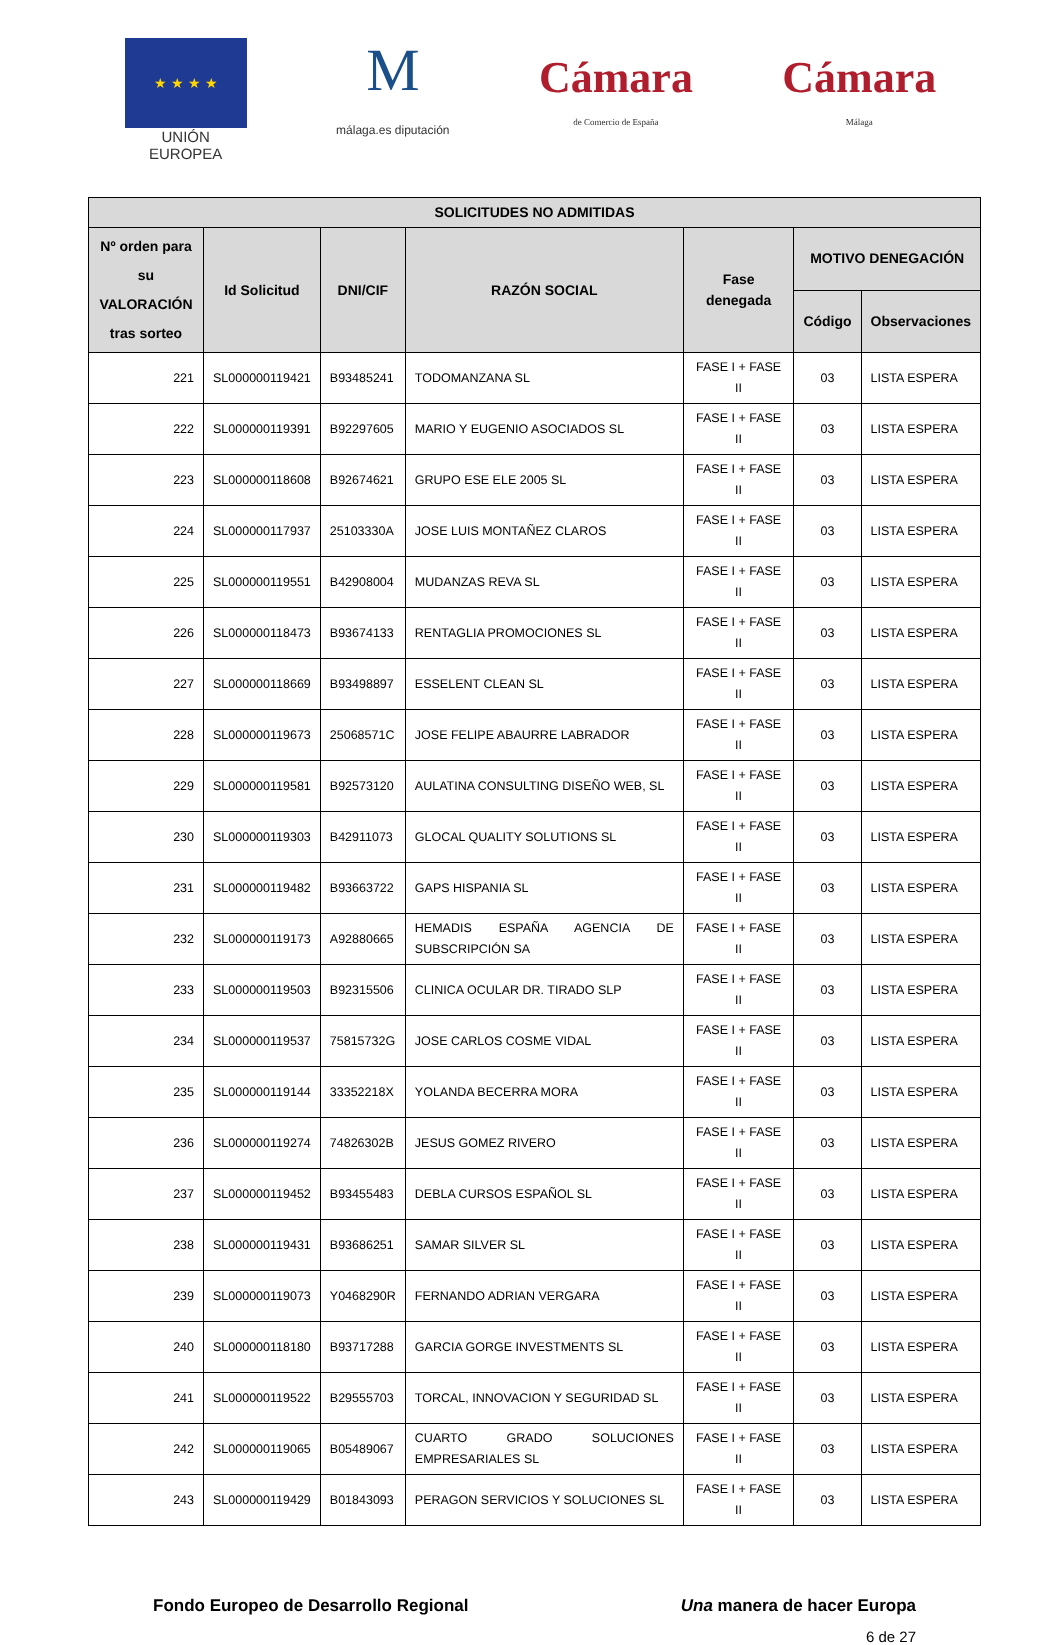★ ★ ★ ★
UNIÓN EUROPEA
M
málaga.es diputación
Cámara
de Comercio de España
Cámara
Málaga
| SOLICITUDES NO ADMITIDAS | | | | | | |
| --- | --- | --- | --- | --- | --- | --- |
| Nº orden para su VALORACIÓN tras sorteo | Id Solicitud | DNI/CIF | RAZÓN SOCIAL | Fase denegada | MOTIVO DENEGACIÓN | |
| | | | | | Código | Observaciones |
| 221 | SL000000119421 | B93485241 | TODOMANZANA SL | FASE I + FASE II | 03 | LISTA ESPERA |
| 222 | SL000000119391 | B92297605 | MARIO Y EUGENIO ASOCIADOS SL | FASE I + FASE II | 03 | LISTA ESPERA |
| 223 | SL000000118608 | B92674621 | GRUPO ESE ELE 2005 SL | FASE I + FASE II | 03 | LISTA ESPERA |
| 224 | SL000000117937 | 25103330A | JOSE LUIS MONTAÑEZ CLAROS | FASE I + FASE II | 03 | LISTA ESPERA |
| 225 | SL000000119551 | B42908004 | MUDANZAS REVA SL | FASE I + FASE II | 03 | LISTA ESPERA |
| 226 | SL000000118473 | B93674133 | RENTAGLIA PROMOCIONES SL | FASE I + FASE II | 03 | LISTA ESPERA |
| 227 | SL000000118669 | B93498897 | ESSELENT CLEAN SL | FASE I + FASE II | 03 | LISTA ESPERA |
| 228 | SL000000119673 | 25068571C | JOSE FELIPE ABAURRE LABRADOR | FASE I + FASE II | 03 | LISTA ESPERA |
| 229 | SL000000119581 | B92573120 | AULATINA CONSULTING DISEÑO WEB, SL | FASE I + FASE II | 03 | LISTA ESPERA |
| 230 | SL000000119303 | B42911073 | GLOCAL QUALITY SOLUTIONS SL | FASE I + FASE II | 03 | LISTA ESPERA |
| 231 | SL000000119482 | B93663722 | GAPS HISPANIA SL | FASE I + FASE II | 03 | LISTA ESPERA |
| 232 | SL000000119173 | A92880665 | HEMADIS ESPAÑA AGENCIA DE SUBSCRIPCIÓN SA | FASE I + FASE II | 03 | LISTA ESPERA |
| 233 | SL000000119503 | B92315506 | CLINICA OCULAR DR. TIRADO SLP | FASE I + FASE II | 03 | LISTA ESPERA |
| 234 | SL000000119537 | 75815732G | JOSE CARLOS COSME VIDAL | FASE I + FASE II | 03 | LISTA ESPERA |
| 235 | SL000000119144 | 33352218X | YOLANDA BECERRA MORA | FASE I + FASE II | 03 | LISTA ESPERA |
| 236 | SL000000119274 | 74826302B | JESUS GOMEZ RIVERO | FASE I + FASE II | 03 | LISTA ESPERA |
| 237 | SL000000119452 | B93455483 | DEBLA CURSOS ESPAÑOL SL | FASE I + FASE II | 03 | LISTA ESPERA |
| 238 | SL000000119431 | B93686251 | SAMAR SILVER SL | FASE I + FASE II | 03 | LISTA ESPERA |
| 239 | SL000000119073 | Y0468290R | FERNANDO ADRIAN VERGARA | FASE I + FASE II | 03 | LISTA ESPERA |
| 240 | SL000000118180 | B93717288 | GARCIA GORGE INVESTMENTS SL | FASE I + FASE II | 03 | LISTA ESPERA |
| 241 | SL000000119522 | B29555703 | TORCAL, INNOVACION Y SEGURIDAD SL | FASE I + FASE II | 03 | LISTA ESPERA |
| 242 | SL000000119065 | B05489067 | CUARTO GRADO SOLUCIONES EMPRESARIALES SL | FASE I + FASE II | 03 | LISTA ESPERA |
| 243 | SL000000119429 | B01843093 | PERAGON SERVICIOS Y SOLUCIONES SL | FASE I + FASE II | 03 | LISTA ESPERA |
Fondo Europeo de Desarrollo Regional Una manera de hacer Europa
6 de 27